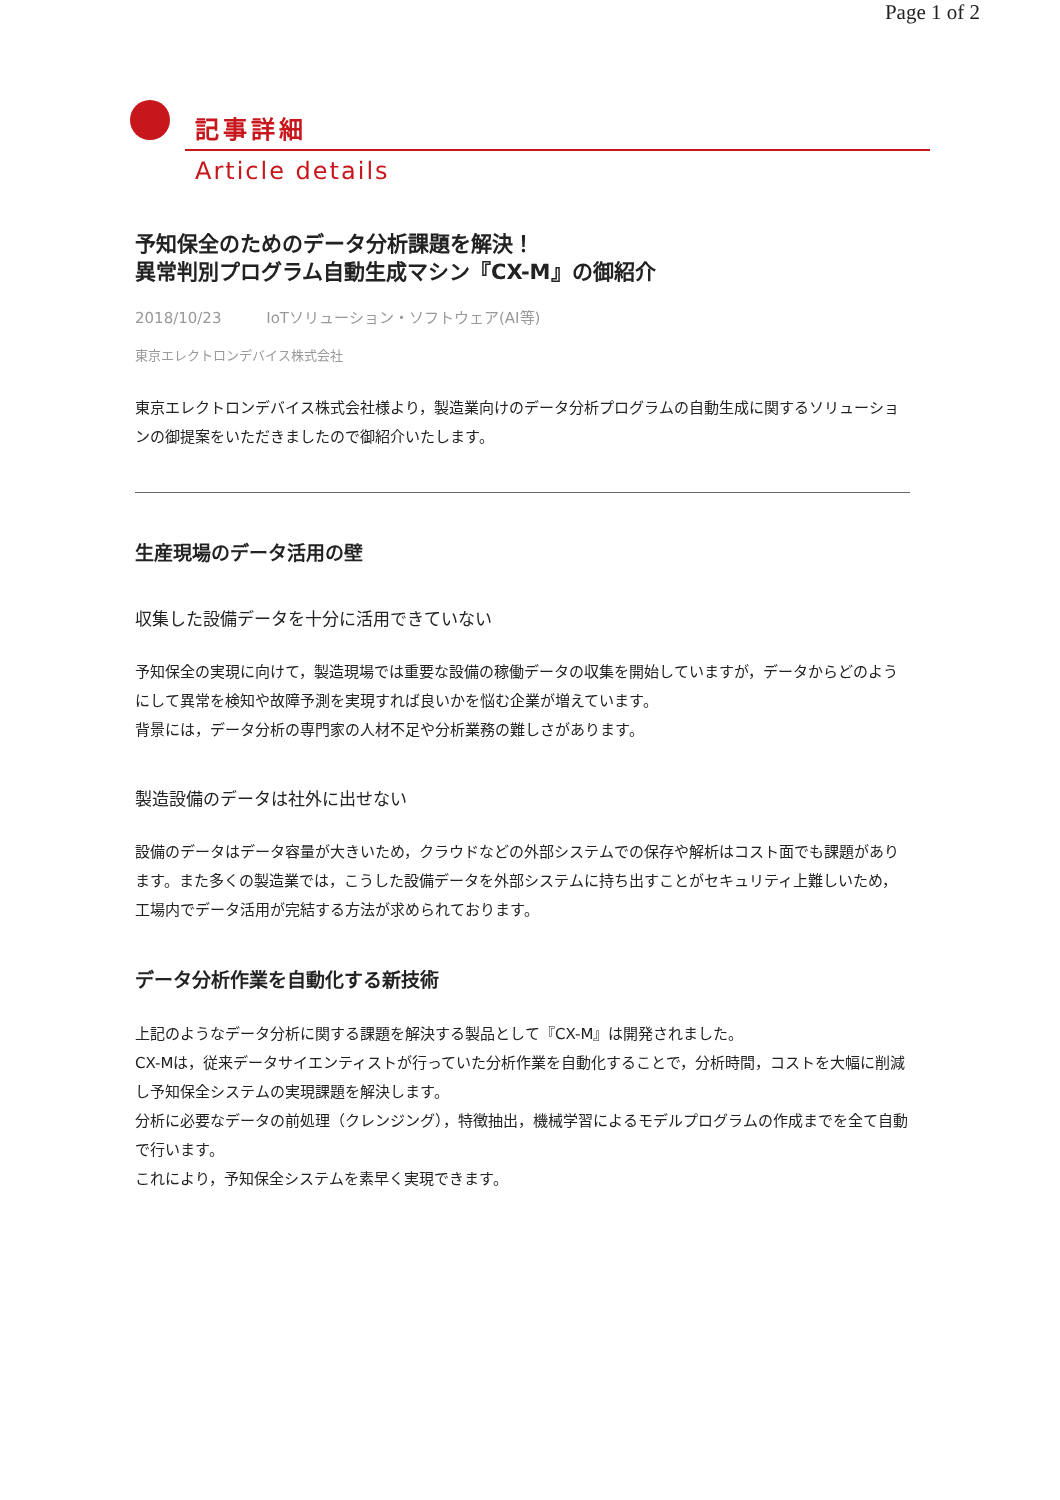Page 1 of 2
記事詳細
Article details
予知保全のためのデータ分析課題を解決！
異常判別プログラム自動生成マシン『CX-M』の御紹介
2018/10/23 IoTソリューション・ソフトウェア(AI等)
東京エレクトロンデバイス株式会社
東京エレクトロンデバイス株式会社様より，製造業向けのデータ分析プログラムの自動生成に関するソリューションの御提案をいただきましたので御紹介いたします。
生産現場のデータ活用の壁
収集した設備データを十分に活用できていない
予知保全の実現に向けて，製造現場では重要な設備の稼働データの収集を開始していますが，データからどのようにして異常を検知や故障予測を実現すれば良いかを悩む企業が増えています。
背景には，データ分析の専門家の人材不足や分析業務の難しさがあります。
製造設備のデータは社外に出せない
設備のデータはデータ容量が大きいため，クラウドなどの外部システムでの保存や解析はコスト面でも課題があります。また多くの製造業では，こうした設備データを外部システムに持ち出すことがセキュリティ上難しいため，工場内でデータ活用が完結する方法が求められております。
データ分析作業を自動化する新技術
上記のようなデータ分析に関する課題を解決する製品として『CX-M』は開発されました。
CX-Mは，従来データサイエンティストが行っていた分析作業を自動化することで，分析時間，コストを大幅に削減し予知保全システムの実現課題を解決します。
分析に必要なデータの前処理（クレンジング），特徴抽出，機械学習によるモデルプログラムの作成までを全て自動で行います。
これにより，予知保全システムを素早く実現できます。